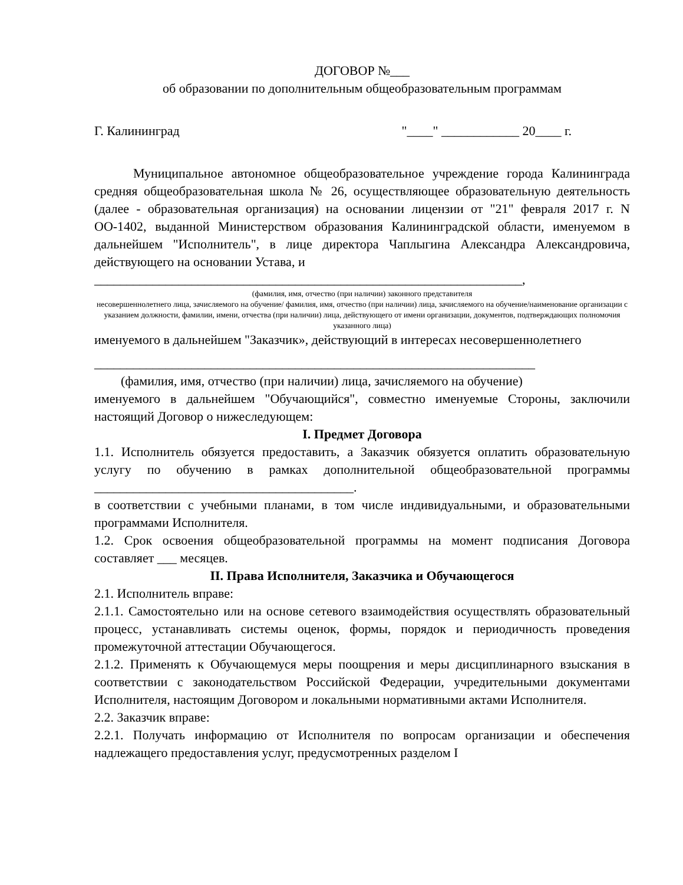ДОГОВОР №___
об образовании по дополнительным общеобразовательным программам
Г. Калининград "____" ____________ 20____ г.
Муниципальное автономное общеобразовательное учреждение города Калининграда средняя общеобразовательная школа № 26, осуществляющее образовательную деятельность (далее - образовательная организация) на основании лицензии от "21" февраля 2017 г. N ОО-1402, выданной Министерством образования Калининградской области, именуемом в дальнейшем "Исполнитель", в лице директора Чаплыгина Александра Александровича, действующего на основании Устава, и
__________________________________________________________________,
(фамилия, имя, отчество (при наличии) законного представителя
несовершеннолетнего лица, зачисляемого на обучение/ фамилия, имя, отчество (при наличии) лица, зачисляемого на обучение/наименование организации с указанием должности, фамилии, имени, отчества (при наличии) лица, действующего от имени организации, документов, подтверждающих полномочия указанного лица)
именуемого в дальнейшем "Заказчик», действующий в интересах несовершеннолетнего
____________________________________________________________________
(фамилия, имя, отчество (при наличии) лица, зачисляемого на обучение)
именуемого в дальнейшем "Обучающийся", совместно именуемые Стороны, заключили настоящий Договор о нижеследующем:
I. Предмет Договора
1.1. Исполнитель обязуется предоставить, а Заказчик обязуется оплатить образовательную услугу по обучению в рамках дополнительной общеобразовательной программы ________________________________________.
в соответствии с учебными планами, в том числе индивидуальными, и образовательными программами Исполнителя.
1.2. Срок освоения общеобразовательной программы на момент подписания Договора составляет ___ месяцев.
II. Права Исполнителя, Заказчика и Обучающегося
2.1. Исполнитель вправе:
2.1.1. Самостоятельно или на основе сетевого взаимодействия осуществлять образовательный процесс, устанавливать системы оценок, формы, порядок и периодичность проведения промежуточной аттестации Обучающегося.
2.1.2. Применять к Обучающемуся меры поощрения и меры дисциплинарного взыскания в соответствии с законодательством Российской Федерации, учредительными документами Исполнителя, настоящим Договором и локальными нормативными актами Исполнителя.
2.2. Заказчик вправе:
2.2.1. Получать информацию от Исполнителя по вопросам организации и обеспечения надлежащего предоставления услуг, предусмотренных разделом I